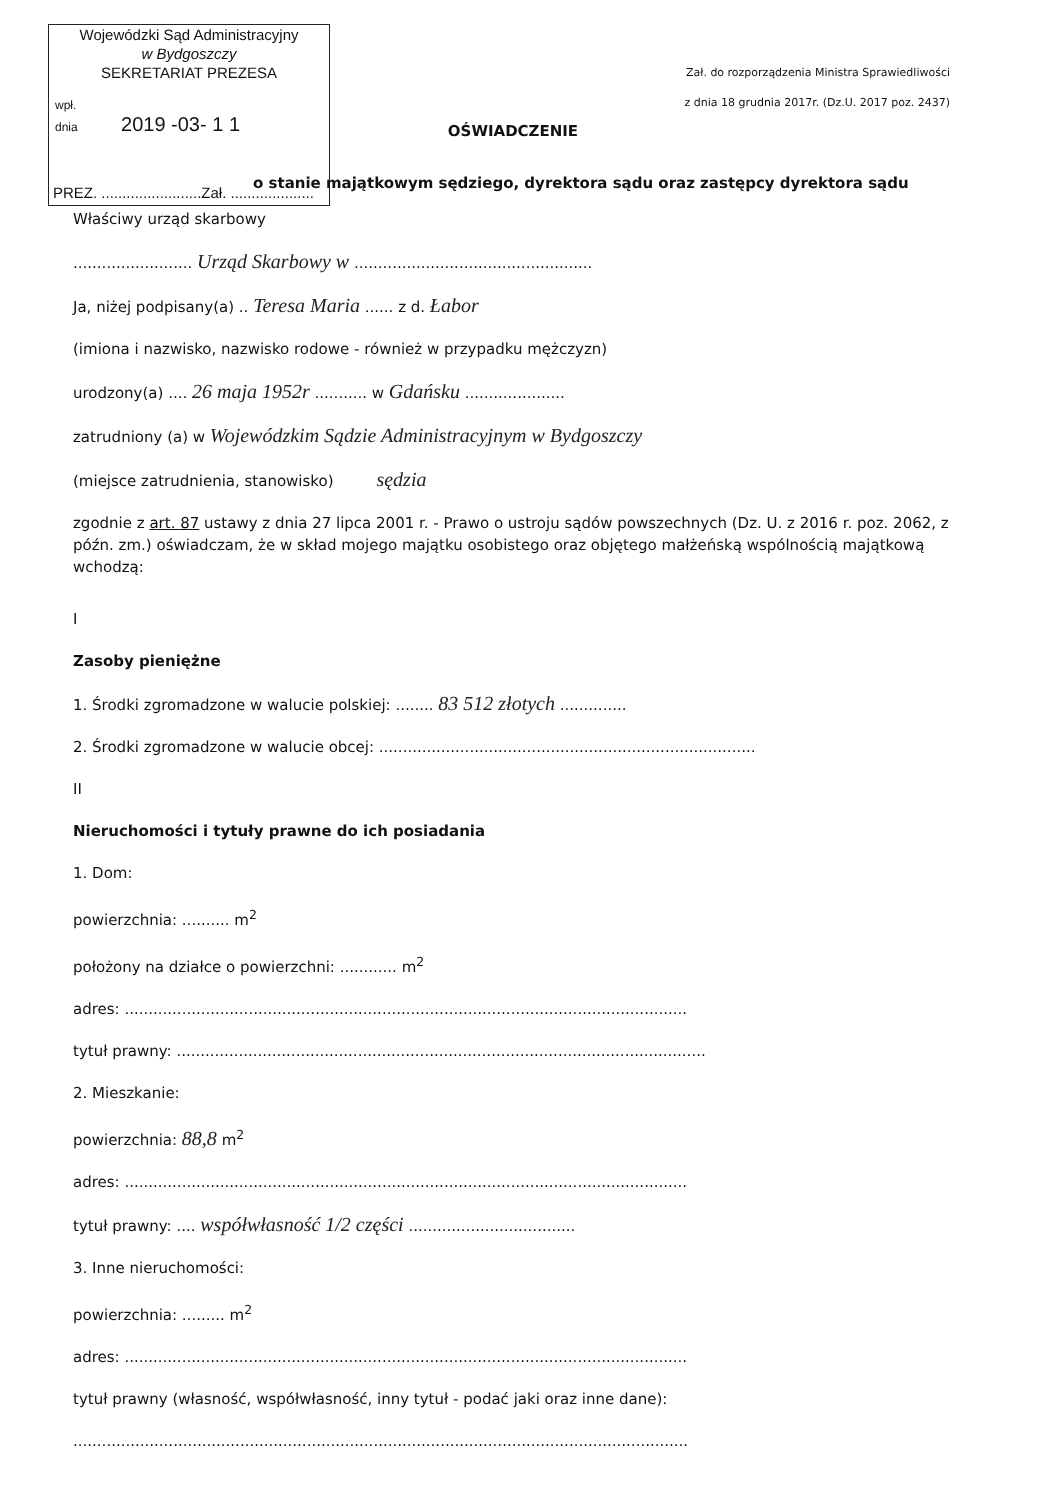Wojewódzki Sąd Administracyjny
w Bydgoszczy
SEKRETARIAT PREZESA
wpł.
dnia 2019 -03- 1 1
PREZ. ........................Zał. ....................
Zał. do rozporządzenia Ministra Sprawiedliwości
z dnia 18 grudnia 2017r. (Dz.U. 2017 poz. 2437)
OŚWIADCZENIE
o stanie majątkowym sędziego, dyrektora sądu oraz zastępcy dyrektora sądu
Właściwy urząd skarbowy
......................... Urząd Skarbowy w ..................................................
Ja, niżej podpisany(a) .. Teresa Maria ...... z d. Łabor
(imiona i nazwisko, nazwisko rodowe - również w przypadku mężczyzn)
urodzony(a) .... 26 maja 1952r ........... w Gdańsku .....................
zatrudniony (a) w Wojewódzkim Sądzie Administracyjnym w Bydgoszczy
(miejsce zatrudnienia, stanowisko) sędzia
zgodnie z art. 87 ustawy z dnia 27 lipca 2001 r. - Prawo o ustroju sądów powszechnych (Dz. U. z 2016 r. poz. 2062, z późn. zm.) oświadczam, że w skład mojego majątku osobistego oraz objętego małżeńską wspólnością majątkową wchodzą:
I
Zasoby pieniężne
1. Środki zgromadzone w walucie polskiej: ........ 83 512 złotych ..............
2. Środki zgromadzone w walucie obcej: ...............................................................................
II
Nieruchomości i tytuły prawne do ich posiadania
1. Dom:
powierzchnia: .......... m<sup>2</sup>
położony na działce o powierzchni: ............ m<sup>2</sup>
adres: ......................................................................................................................
tytuł prawny: ...............................................................................................................
2. Mieszkanie:
powierzchnia: 88,8 m<sup>2</sup>
adres: ......................................................................................................................
tytuł prawny: .... współwłasność 1/2 części ...................................
3. Inne nieruchomości:
powierzchnia: ......... m<sup>2</sup>
adres: ......................................................................................................................
tytuł prawny (własność, współwłasność, inny tytuł - podać jaki oraz inne dane):
.................................................................................................................................